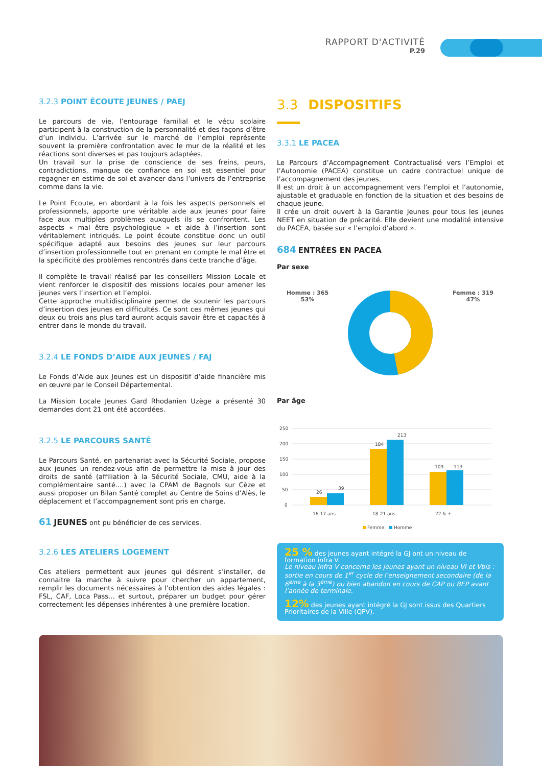RAPPORT D'ACTIVITÉ
P.29
3.2.3 POINT ÉCOUTE JEUNES / PAEJ
Le parcours de vie, l’entourage familial et le vécu scolaire participent à la construction de la personnalité et des façons d’être d’un individu. L’arrivée sur le marché de l’emploi représente souvent la première confrontation avec le mur de la réalité et les réactions sont diverses et pas toujours adaptées.
Un travail sur la prise de conscience de ses freins, peurs, contradictions, manque de confiance en soi est essentiel pour regagner en estime de soi et avancer dans l’univers de l’entreprise comme dans la vie.
Le Point Ecoute, en abordant à la fois les aspects personnels et professionnels, apporte une véritable aide aux jeunes pour faire face aux multiples problèmes auxquels ils se confrontent. Les aspects « mal être psychologique » et aide à l’insertion sont véritablement intriqués. Le point écoute constitue donc un outil spécifique adapté aux besoins des jeunes sur leur parcours d’insertion professionnelle tout en prenant en compte le mal être et la spécificité des problèmes rencontrés dans cette tranche d’âge.
Il complète le travail réalisé par les conseillers Mission Locale et vient renforcer le dispositif des missions locales pour amener les jeunes vers l’insertion et l’emploi.
Cette approche multidisciplinaire permet de soutenir les parcours d’insertion des jeunes en difficultés. Ce sont ces mêmes jeunes qui deux ou trois ans plus tard auront acquis savoir être et capacités à entrer dans le monde du travail.
3.2.4 LE FONDS D’AIDE AUX JEUNES / FAJ
Le Fonds d’Aide aux Jeunes est un dispositif d’aide financière mis en œuvre par le Conseil Départemental.
La Mission Locale Jeunes Gard Rhodanien Uzège a présenté 30 demandes dont 21 ont été accordées.
3.2.5 LE PARCOURS SANTÉ
Le Parcours Santé, en partenariat avec la Sécurité Sociale, propose aux jeunes un rendez-vous afin de permettre la mise à jour des droits de santé (affiliation à la Sécurité Sociale, CMU, aide à la complémentaire santé....) avec la CPAM de Bagnols sur Cèze et aussi proposer un Bilan Santé complet au Centre de Soins d’Alès, le déplacement et l’accompagnement sont pris en charge.
61 JEUNES ont pu bénéficier de ces services.
3.2.6 LES ATELIERS LOGEMENT
Ces ateliers permettent aux jeunes qui désirent s’installer, de connaitre la marche à suivre pour chercher un appartement, remplir les documents nécessaires à l’obtention des aides légales : FSL, CAF, Loca Pass... et surtout, préparer un budget pour gérer correctement les dépenses inhérentes à une première location.
3.3 DISPOSITIFS
3.3.1 LE PACEA
Le Parcours d’Accompagnement Contractualisé vers l’Emploi et l’Autonomie (PACEA) constitue un cadre contractuel unique de l’accompagnement des jeunes.
Il est un droit à un accompagnement vers l’emploi et l’autonomie, ajustable et graduable en fonction de la situation et des besoins de chaque jeune.
Il crée un droit ouvert à la Garantie Jeunes pour tous les jeunes NEET en situation de précarité. Elle devient une modalité intensive du PACEA, basée sur « l’emploi d’abord ».
684 ENTRÉES EN PACEA
Par sexe
Homme : 365
53%
Femme : 319
47%
Par âge
250
200
150
100
50
0
26
39
184
213
109
113
16-17 ans
18-21 ans
22 & +
Femme
Homme
25 % des jeunes ayant intégré la GJ ont un niveau de formation infra V.
Le niveau infra V concerne les jeunes ayant un niveau VI et Vbis : sortie en cours de 1<sup>er</sup> cycle de l’enseignement secondaire (de la 6<sup>ème</sup> à la 3<sup>ème</sup>) ou bien abandon en cours de CAP ou BEP avant l’année de terminale.
12% des jeunes ayant intégré la GJ sont issus des Quartiers Prioritaires de la Ville (QPV).